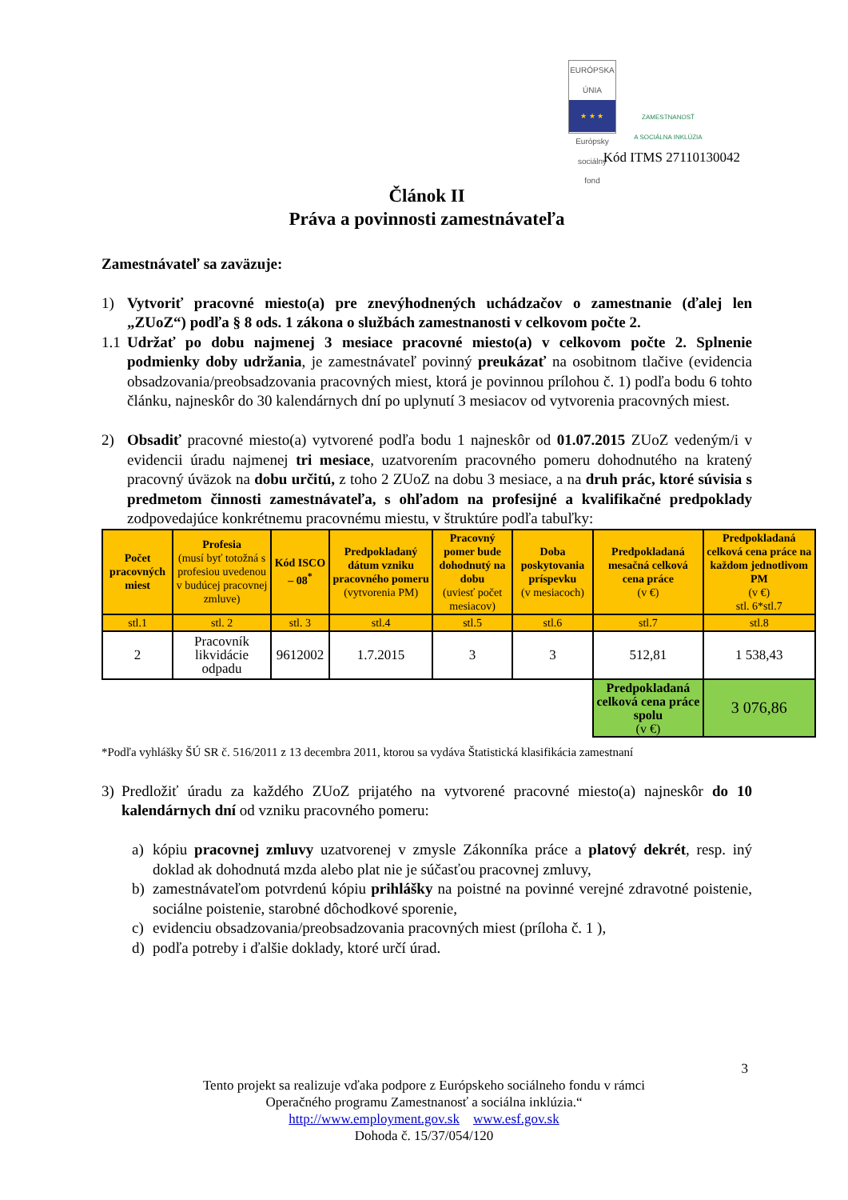EURÓPSKA ÚNIA
★ ★ ★
Európsky sociálny fond
ZAMESTNANOSŤ
A SOCIÁLNA INKLÚZIA
Kód ITMS 27110130042
Článok II
Práva a povinnosti zamestnávateľa
Zamestnávateľ sa zaväzuje:
1) Vytvoriť pracovné miesto(a) pre znevýhodnených uchádzačov o zamestnanie (ďalej len „ZUoZ“) podľa § 8 ods. 1 zákona o službách zamestnanosti v celkovom počte 2.
1.1
Udržať po dobu najmenej 3 mesiace pracovné miesto(a) v celkovom počte 2. Splnenie podmienky doby udržania, je zamestnávateľ povinný preukázať na osobitnom tlačive (evidencia obsadzovania/preobsadzovania pracovných miest, ktorá je povinnou prílohou č. 1) podľa bodu 6 tohto článku, najneskôr do 30 kalendárnych dní po uplynutí 3 mesiacov od vytvorenia pracovných miest.
2) Obsadiť pracovné miesto(a) vytvorené podľa bodu 1 najneskôr od 01.07.2015 ZUoZ vedeným/i v evidencii úradu najmenej tri mesiace, uzatvorením pracovného pomeru dohodnutého na kratený pracovný úväzok na dobu určitú, z toho 2 ZUoZ na dobu 3 mesiace, a na druh prác, ktoré súvisia s predmetom činnosti zamestnávateľa, s ohľadom na profesijné a kvalifikačné predpoklady zodpovedajúce konkrétnemu pracovnému miestu, v štruktúre podľa tabuľky:
| Počet pracovných miest | Profesia (musí byť totožná s profesiou uvedenou v budúcej pracovnej zmluve) | Kód ISCO – 08<sup>*</sup> | Predpokladaný dátum vzniku pracovného pomeru (vytvorenia PM) | Pracovný pomer bude dohodnutý na dobu (uviesť počet mesiacov) | Doba poskytovania príspevku (v mesiacoch) | Predpokladaná mesačná celková cena práce (v €) | Predpokladaná celková cena práce na každom jednotlivom PM (v €) stl. 6*stl.7 |
| --- | --- | --- | --- | --- | --- | --- | --- |
| stl.1 | stl. 2 | stl. 3 | stl.4 | stl.5 | stl.6 | stl.7 | stl.8 |
| 2 | Pracovník likvidácie odpadu | 9612002 | 1.7.2015 | 3 | 3 | 512,81 | 1 538,43 |
| | | | | | | Predpokladaná celková cena práce spolu (v €) | 3 076,86 |
*Podľa vyhlášky ŠÚ SR č. 516/2011 z 13 decembra 2011, ktorou sa vydáva Štatistická klasifikácia zamestnaní
3) Predložiť úradu za každého ZUoZ prijatého na vytvorené pracovné miesto(a) najneskôr do 10 kalendárnych dní od vzniku pracovného pomeru:
a) kópiu pracovnej zmluvy uzatvorenej v zmysle Zákonníka práce a platový dekrét, resp. iný doklad ak dohodnutá mzda alebo plat nie je súčasťou pracovnej zmluvy,
b) zamestnávateľom potvrdenú kópiu prihlášky na poistné na povinné verejné zdravotné poistenie, sociálne poistenie, starobné dôchodkové sporenie,
c) evidenciu obsadzovania/preobsadzovania pracovných miest (príloha č. 1 ),
d) podľa potreby i ďalšie doklady, ktoré určí úrad.
3
Tento projekt sa realizuje vďaka podpore z Európskeho sociálneho fondu v rámci
Operačného programu Zamestnanosť a sociálna inklúzia.“
http://www.employment.gov.sk www.esf.gov.sk
Dohoda č. 15/37/054/120